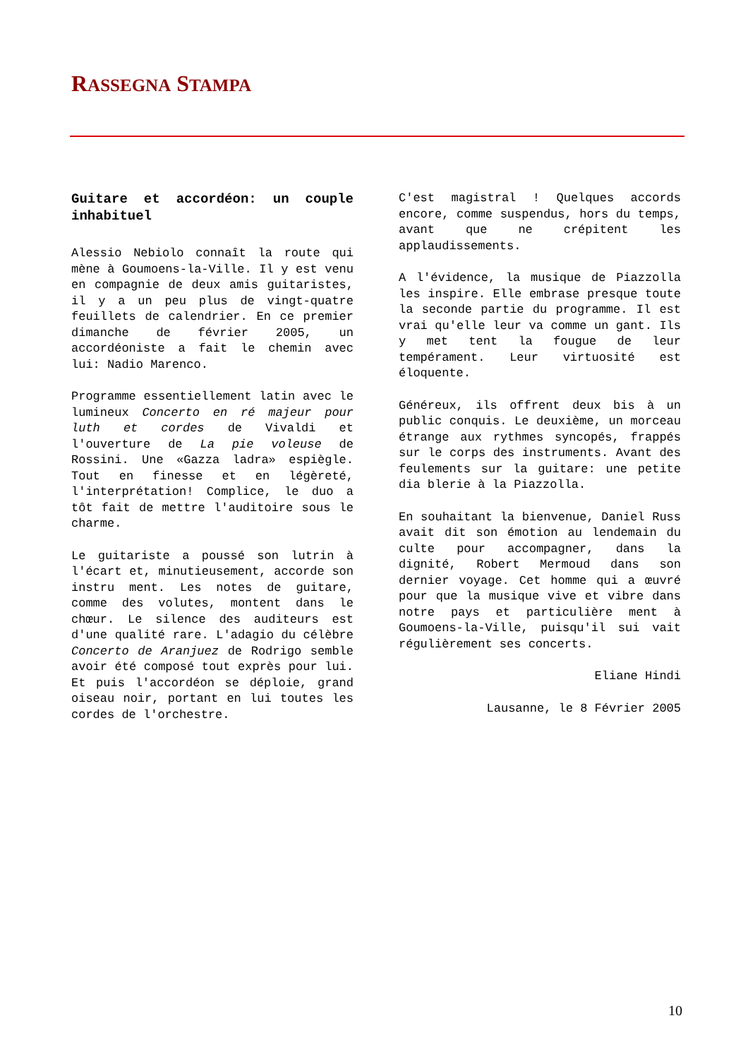RASSEGNA STAMPA
Guitare et accordéon: un couple inhabituel
Alessio Nebiolo connaît la route qui mène à Goumoens-la-Ville. Il y est venu en compagnie de deux amis guitaristes, il y a un peu plus de vingt-quatre feuillets de calendrier. En ce premier dimanche de février 2005, un accordéoniste a fait le chemin avec lui: Nadio Marenco.
Programme essentiellement latin avec le lumineux Concerto en ré majeur pour luth et cordes de Vivaldi et l'ouverture de La pie voleuse de Rossini. Une «Gazza ladra» espiègle. Tout en finesse et en légèreté, l'interprétation! Complice, le duo a tôt fait de mettre l'auditoire sous le charme.
Le guitariste a poussé son lutrin à l'écart et, minutieusement, accorde son instru ment. Les notes de guitare, comme des volutes, montent dans le chœur. Le silence des auditeurs est d'une qualité rare. L'adagio du célèbre Concerto de Aranjuez de Rodrigo semble avoir été composé tout exprès pour lui. Et puis l'accordéon se déploie, grand oiseau noir, portant en lui toutes les cordes de l'orchestre.
C'est magistral ! Quelques accords encore, comme suspendus, hors du temps, avant que ne crépitent les applaudissements.
A l'évidence, la musique de Piazzolla les inspire. Elle embrase presque toute la seconde partie du programme. Il est vrai qu'elle leur va comme un gant. Ils y met tent la fougue de leur tempérament. Leur virtuosité est éloquente.
Généreux, ils offrent deux bis à un public conquis. Le deuxième, un morceau étrange aux rythmes syncopés, frappés sur le corps des instruments. Avant des feulements sur la guitare: une petite dia blerie à la Piazzolla.
En souhaitant la bienvenue, Daniel Russ avait dit son émotion au lendemain du culte pour accompagner, dans la dignité, Robert Mermoud dans son dernier voyage. Cet homme qui a œuvré pour que la musique vive et vibre dans notre pays et particulière ment à Goumoens-la-Ville, puisqu'il sui vait régulièrement ses concerts.
Eliane Hindi
Lausanne, le 8 Février 2005
10